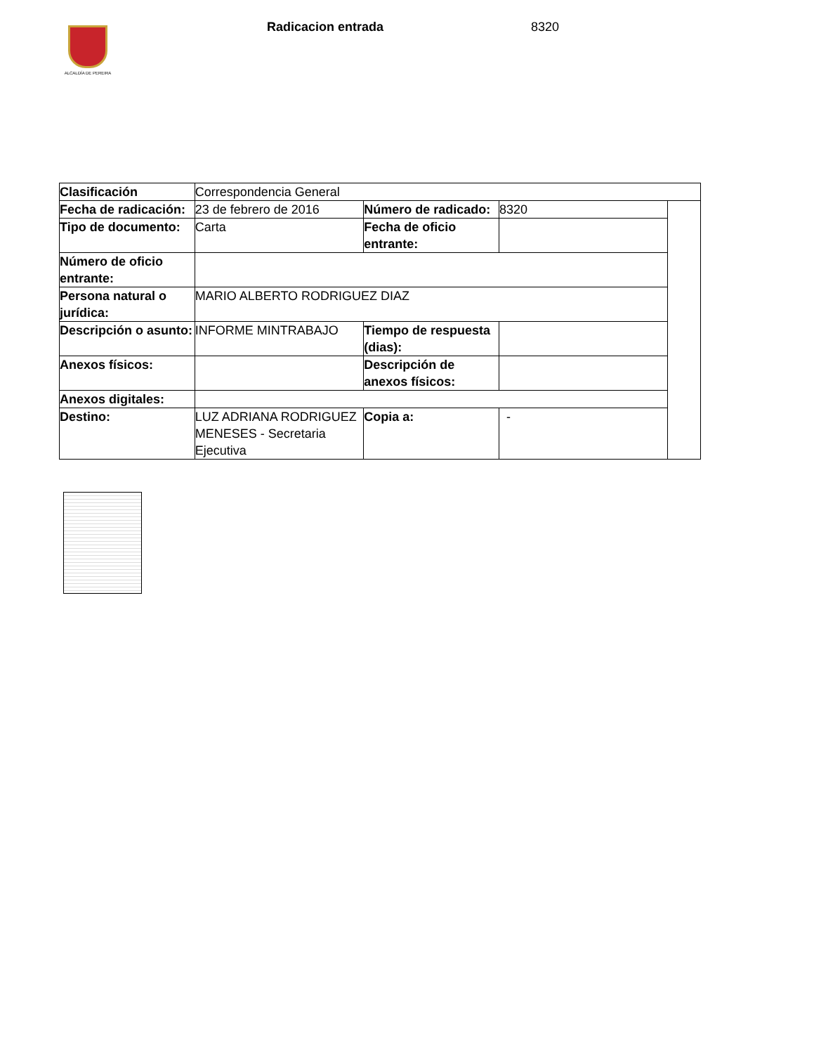ALCALDÍA DE PEREIRA
Radicacion entrada 8320
| Clasificación | Correspondencia General | | | |
| Fecha de radicación: | 23 de febrero de 2016 | Número de radicado: | 8320 | |
| Tipo de documento: | Carta | Fecha de oficio entrante: | | |
| Número de oficio entrante: | | | | |
| Persona natural o jurídica: | MARIO ALBERTO RODRIGUEZ DIAZ | | | |
| Descripción o asunto: | INFORME MINTRABAJO | Tiempo de respuesta (dias): | | |
| Anexos físicos: | | Descripción de anexos físicos: | | |
| Anexos digitales: | | | | |
| Destino: | LUZ ADRIANA RODRIGUEZ MENESES - Secretaria Ejecutiva | Copia a: | - | |